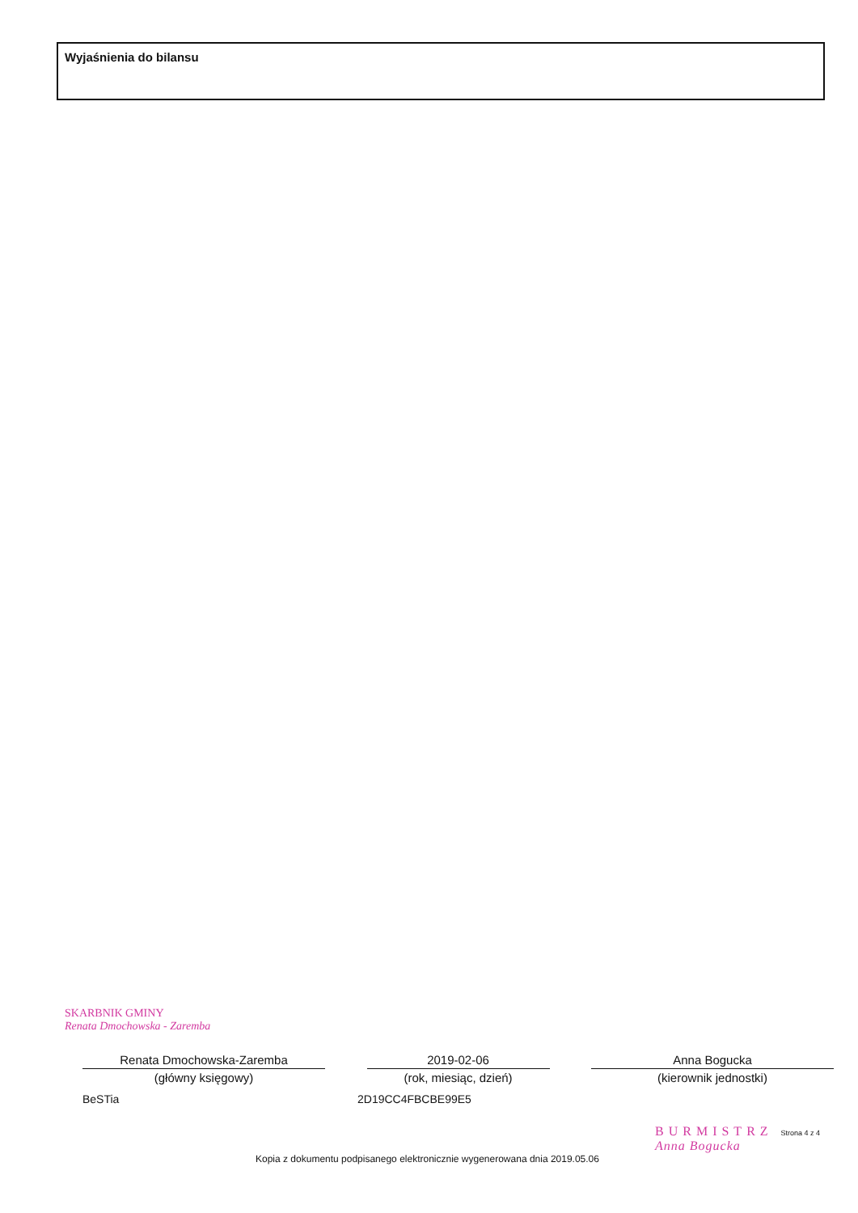Wyjaśnienia do bilansu
SKARBNIK GMINY
Renata Dmochowska - Zaremba
Renata Dmochowska-Zaremba
(główny księgowy)
2019-02-06
(rok, miesiąc, dzień)
Anna Bogucka
(kierownik jednostki)
BeSTia 2D19CC4FBCBE99E5
BURMISTRZ Strona 4 z 4
Anna Bogucka
Kopia z dokumentu podpisanego elektronicznie wygenerowana dnia 2019.05.06